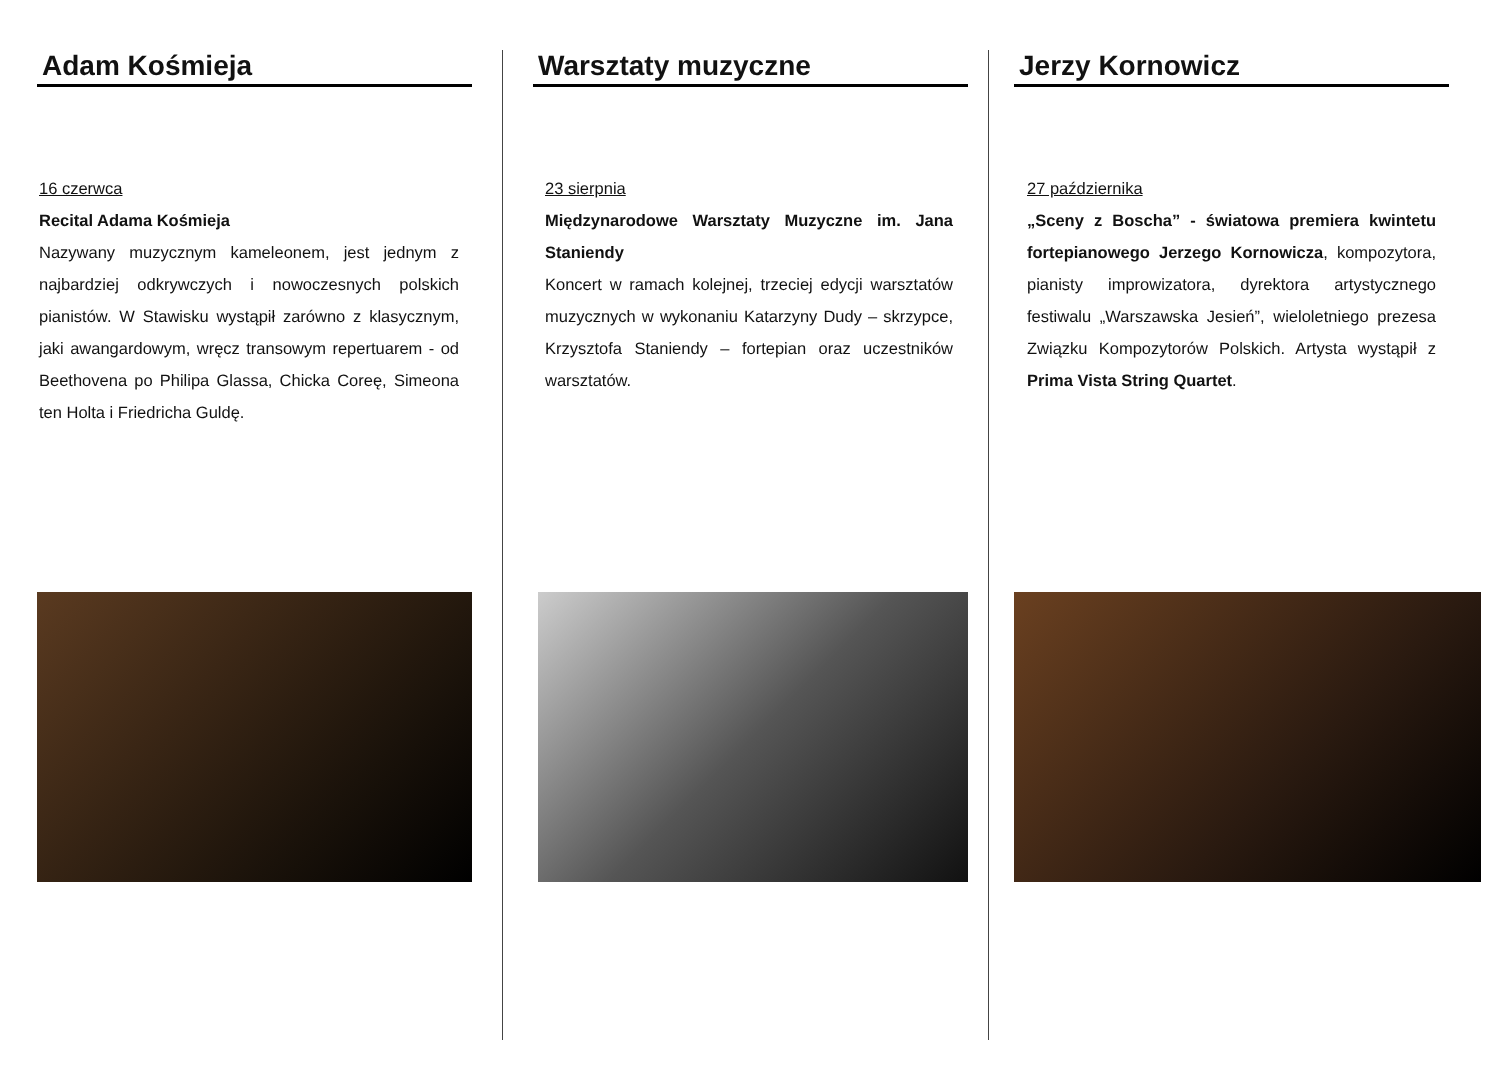Adam Kośmieja
16 czerwca
Recital Adama Kośmieja
Nazywany muzycznym kameleonem, jest jednym z najbardziej odkrywczych i nowoczesnych polskich pianistów. W Stawisku wystąpił zarówno z klasycznym, jaki awangardowym, wręcz transowym repertuarem - od Beethovena po Philipa Glassa, Chicka Coreę, Simeona ten Holta i Friedricha Guldę.
Warsztaty muzyczne
23 sierpnia
Międzynarodowe Warsztaty Muzyczne im. Jana Staniendy
Koncert w ramach kolejnej, trzeciej edycji warsztatów muzycznych w wykonaniu Katarzyny Dudy – skrzypce, Krzysztofa Staniendy – fortepian oraz uczestników warsztatów.
Jerzy Kornowicz
27 października
„Sceny z Boscha” - światowa premiera kwintetu fortepianowego Jerzego Kornowicza, kompozytora, pianisty improwizatora, dyrektora artystycznego festiwalu „Warszawska Jesień”, wieloletniego prezesa Związku Kompozytorów Polskich. Artysta wystąpił z Prima Vista String Quartet.